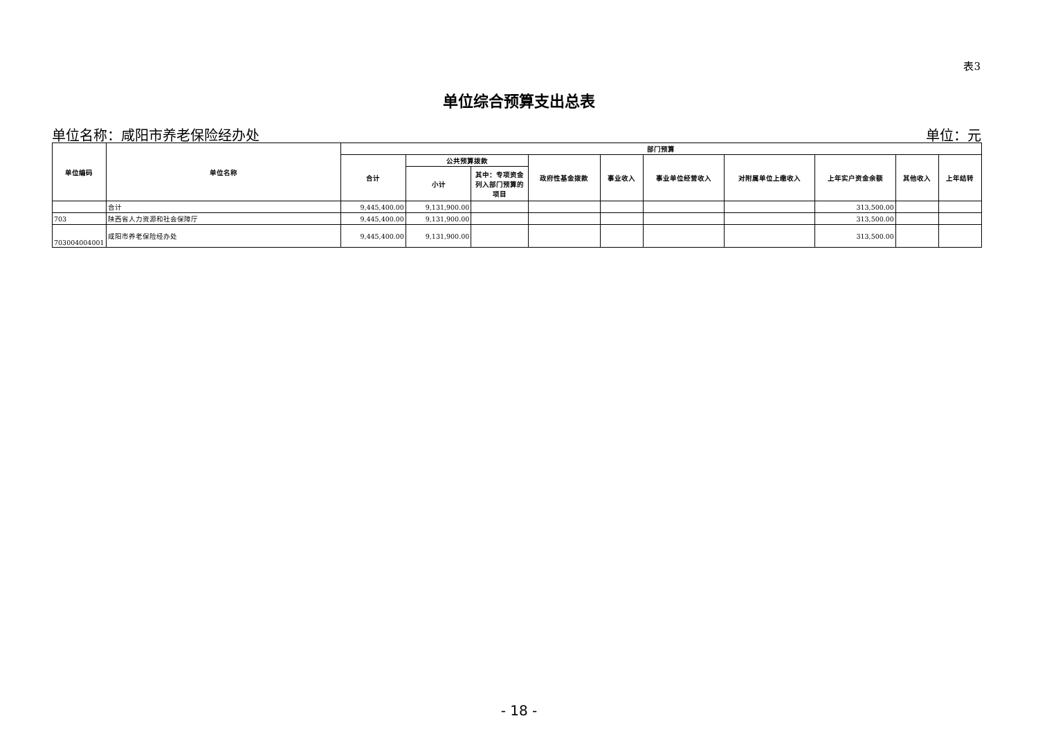表3
单位综合预算支出总表
单位名称：咸阳市养老保险经办处 单位：元
| 单位编码 | 单位名称 | 部门预算 | | | | | | | | | |
| --- | --- | --- | --- | --- | --- | --- | --- | --- | --- | --- | --- |
| | | 合计 | 公共预算拨款 | | 政府性基金拨款 | 事业收入 | 事业单位经营收入 | 对附属单位上缴收入 | 上年实户资金余额 | 其他收入 | 上年结转 |
| | | | 小计 | 其中：专项资金列入部门预算的项目 | | | | | | | |
| | 合计 | 9,445,400.00 | 9,131,900.00 | | | | | | 313,500.00 | | |
| 703 | 陕西省人力资源和社会保障厅 | 9,445,400.00 | 9,131,900.00 | | | | | | 313,500.00 | | |
| 703004004001 | 咸阳市养老保险经办处 | 9,445,400.00 | 9,131,900.00 | | | | | | 313,500.00 | | |
- 18 -